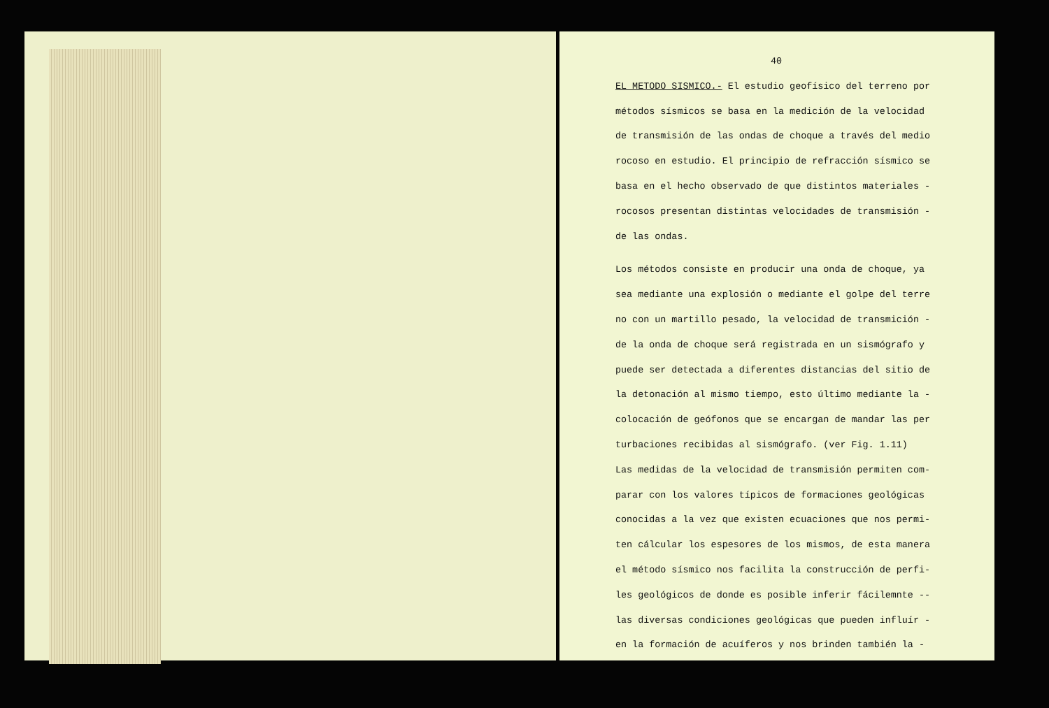40
EL METODO SISMICO.- El estudio geofísico del terreno por métodos sísmicos se basa en la medición de la velocidad de transmisión de las ondas de choque a través del medio rocoso en estudio. El principio de refracción sísmico se basa en el hecho observado de que distintos materiales - rocosos presentan distintas velocidades de transmisión - de las ondas.
Los métodos consiste en producir una onda de choque, ya sea mediante una explosión o mediante el golpe del terre no con un martillo pesado, la velocidad de transmición - de la onda de choque será registrada en un sismógrafo y puede ser detectada a diferentes distancias del sitio de la detonación al mismo tiempo, esto último mediante la - colocación de geófonos que se encargan de mandar las per turbaciones recibidas al sismógrafo. (ver Fig. 1.11)
Las medidas de la velocidad de transmisión permiten com- parar con los valores típicos de formaciones geológicas conocidas a la vez que existen ecuaciones que nos permi- ten cálcular los espesores de los mismos, de esta manera el método sísmico nos facilita la construcción de perfi- les geológicos de donde es posible inferir fácilemnte -- las diversas condiciones geológicas que pueden influír - en la formación de acuíferos y nos brinden también la -